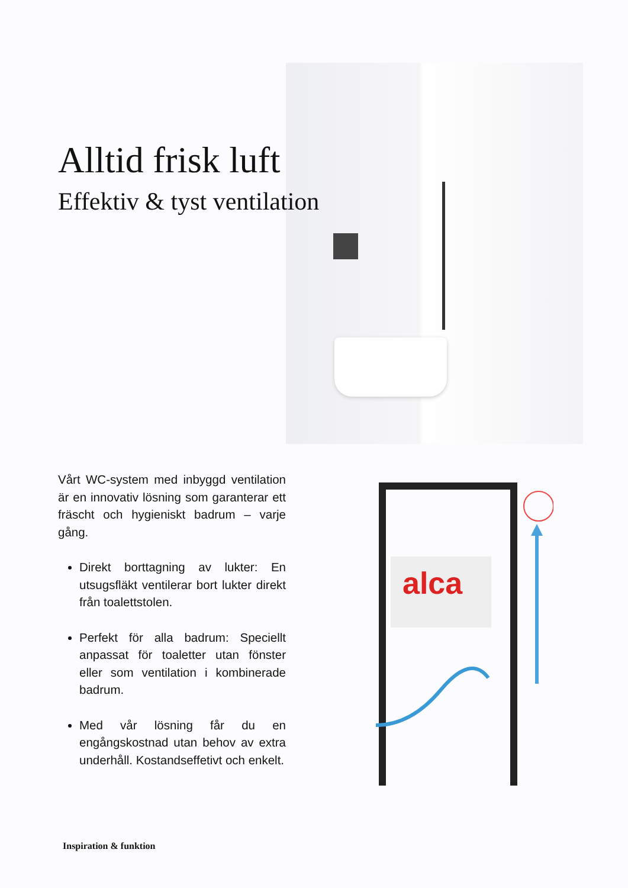Alltid frisk luft
Effektiv & tyst ventilation
Vårt WC-system med inbyggd ventilation är en innovativ lösning som garanterar ett fräscht och hygieniskt badrum – varje gång.
Direkt borttagning av lukter: En utsugsfläkt ventilerar bort lukter direkt från toalettstolen.
Perfekt för alla badrum: Speciellt anpassat för toaletter utan fönster eller som ventilation i kombinerade badrum.
Med vår lösning får du en engångskostnad utan behov av extra underhåll. Kostandseffetivt och enkelt.
alca
Inspiration & funktion